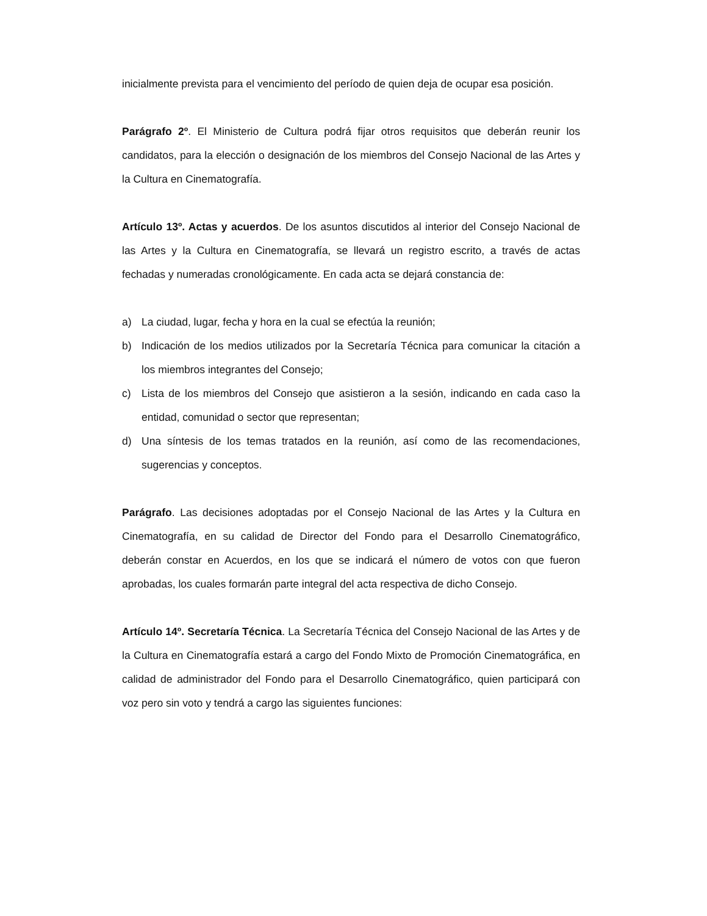inicialmente prevista para el vencimiento del período de quien deja de ocupar esa posición.
Parágrafo 2º. El Ministerio de Cultura podrá fijar otros requisitos que deberán reunir los candidatos, para la elección o designación de los miembros del Consejo Nacional de las Artes y la Cultura en Cinematografía.
Artículo 13º. Actas y acuerdos. De los asuntos discutidos al interior del Consejo Nacional de las Artes y la Cultura en Cinematografía, se llevará un registro escrito, a través de actas fechadas y numeradas cronológicamente. En cada acta se dejará constancia de:
a) La ciudad, lugar, fecha y hora en la cual se efectúa la reunión;
b) Indicación de los medios utilizados por la Secretaría Técnica para comunicar la citación a los miembros integrantes del Consejo;
c) Lista de los miembros del Consejo que asistieron a la sesión, indicando en cada caso la entidad, comunidad o sector que representan;
d) Una síntesis de los temas tratados en la reunión, así como de las recomendaciones, sugerencias y conceptos.
Parágrafo. Las decisiones adoptadas por el Consejo Nacional de las Artes y la Cultura en Cinematografía, en su calidad de Director del Fondo para el Desarrollo Cinematográfico, deberán constar en Acuerdos, en los que se indicará el número de votos con que fueron aprobadas, los cuales formarán parte integral del acta respectiva de dicho Consejo.
Artículo 14º. Secretaría Técnica. La Secretaría Técnica del Consejo Nacional de las Artes y de la Cultura en Cinematografía estará a cargo del Fondo Mixto de Promoción Cinematográfica, en calidad de administrador del Fondo para el Desarrollo Cinematográfico, quien participará con voz pero sin voto y tendrá a cargo las siguientes funciones: